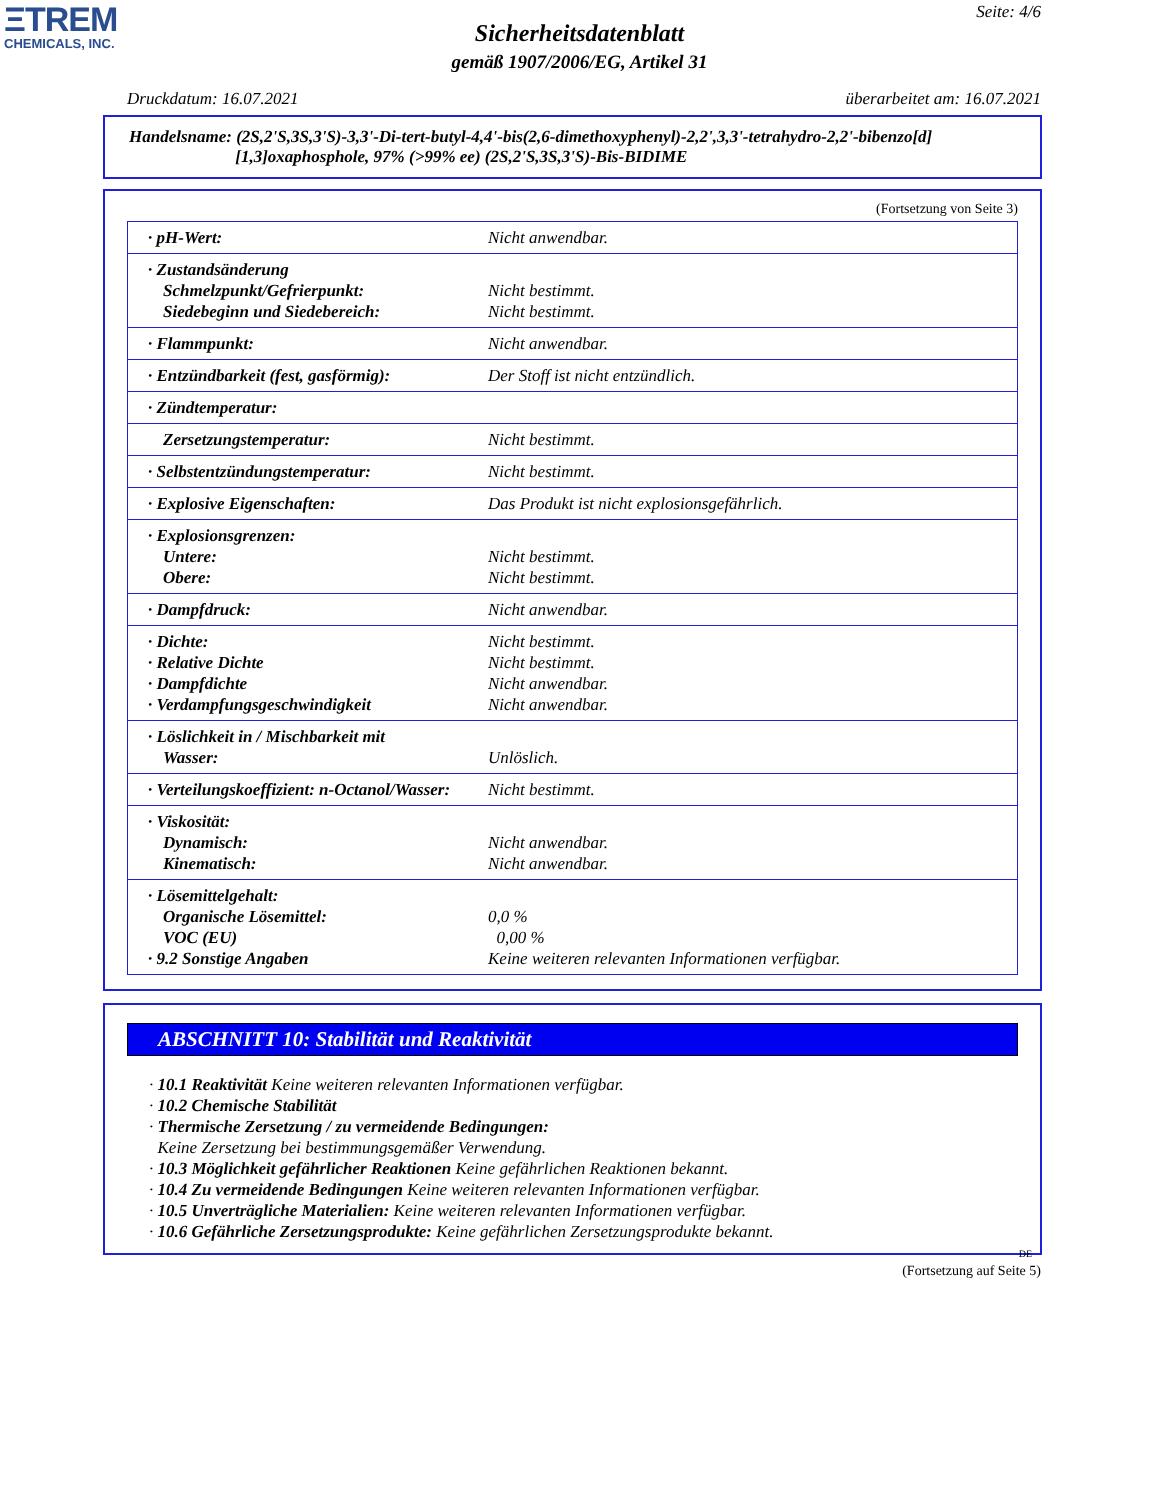ΞTREM
CHEMICALS, INC.
Seite: 4/6
Sicherheitsdatenblatt
gemäß 1907/2006/EG, Artikel 31
Druckdatum: 16.07.2021 überarbeitet am: 16.07.2021
Handelsname: (2S,2'S,3S,3'S)-3,3'-Di-tert-butyl-4,4'-bis(2,6-dimethoxyphenyl)-2,2',3,3'-tetrahydro-2,2'-bibenzo[d]
[1,3]oxaphosphole, 97% (>99% ee) (2S,2'S,3S,3'S)-Bis-BIDIME
(Fortsetzung von Seite 3)
| · pH-Wert: | Nicht anwendbar. |
| · Zustandsänderung Schmelzpunkt/Gefrierpunkt: Siedebeginn und Siedebereich: | Nicht bestimmt. Nicht bestimmt. |
| · Flammpunkt: | Nicht anwendbar. |
| · Entzündbarkeit (fest, gasförmig): | Der Stoff ist nicht entzündlich. |
| · Zündtemperatur: | |
| Zersetzungstemperatur: | Nicht bestimmt. |
| · Selbstentzündungstemperatur: | Nicht bestimmt. |
| · Explosive Eigenschaften: | Das Produkt ist nicht explosionsgefährlich. |
| · Explosionsgrenzen: Untere: Obere: | Nicht bestimmt. Nicht bestimmt. |
| · Dampfdruck: | Nicht anwendbar. |
| · Dichte: · Relative Dichte · Dampfdichte · Verdampfungsgeschwindigkeit | Nicht bestimmt. Nicht bestimmt. Nicht anwendbar. Nicht anwendbar. |
| · Löslichkeit in / Mischbarkeit mit Wasser: | Unlöslich. |
| · Verteilungskoeffizient: n-Octanol/Wasser: | Nicht bestimmt. |
| · Viskosität: Dynamisch: Kinematisch: | Nicht anwendbar. Nicht anwendbar. |
| · Lösemittelgehalt: Organische Lösemittel: VOC (EU) · 9.2 Sonstige Angaben | 0,0 % 0,00 % Keine weiteren relevanten Informationen verfügbar. |
ABSCHNITT 10: Stabilität und Reaktivität
· 10.1 Reaktivität Keine weiteren relevanten Informationen verfügbar.
· 10.2 Chemische Stabilität
· Thermische Zersetzung / zu vermeidende Bedingungen:
Keine Zersetzung bei bestimmungsgemäßer Verwendung.
· 10.3 Möglichkeit gefährlicher Reaktionen Keine gefährlichen Reaktionen bekannt.
· 10.4 Zu vermeidende Bedingungen Keine weiteren relevanten Informationen verfügbar.
· 10.5 Unverträgliche Materialien: Keine weiteren relevanten Informationen verfügbar.
· 10.6 Gefährliche Zersetzungsprodukte: Keine gefährlichen Zersetzungsprodukte bekannt.
DE
(Fortsetzung auf Seite 5)